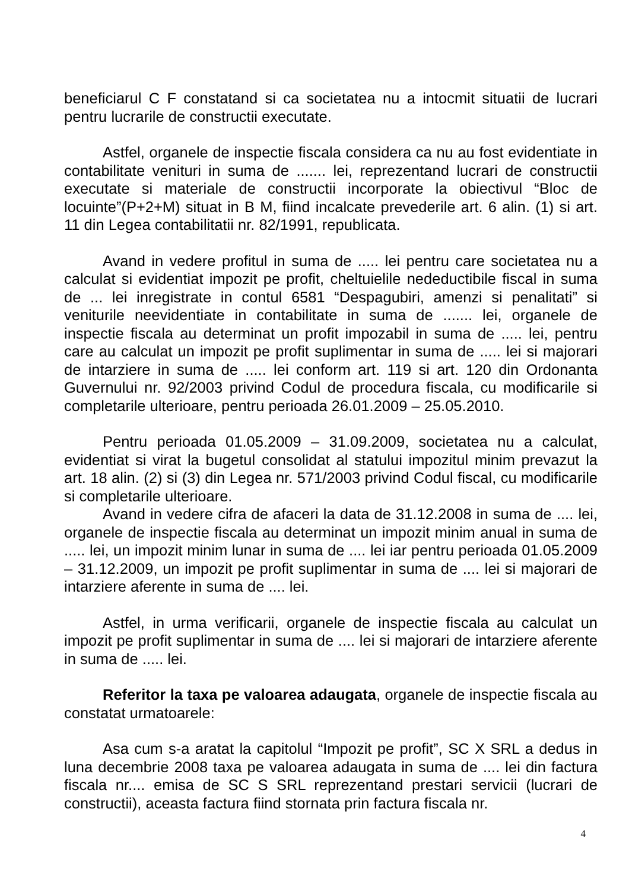beneficiarul C F constatand si ca societatea nu a intocmit situatii de lucrari pentru lucrarile de constructii executate.
Astfel, organele de inspectie fiscala considera ca nu au fost evidentiate in contabilitate venituri in suma de ....... lei, reprezentand lucrari de constructii executate si materiale de constructii incorporate la obiectivul “Bloc de locuinte”(P+2+M) situat in B M, fiind incalcate prevederile art. 6 alin. (1) si art. 11 din Legea contabilitatii nr. 82/1991, republicata.
Avand in vedere profitul in suma de ..... lei pentru care societatea nu a calculat si evidentiat impozit pe profit, cheltuielile nedeductibile fiscal in suma de ... lei inregistrate in contul 6581 “Despagubiri, amenzi si penalitati” si veniturile neevidentiate in contabilitate in suma de ....... lei, organele de inspectie fiscala au determinat un profit impozabil in suma de ..... lei, pentru care au calculat un impozit pe profit suplimentar in suma de ..... lei si majorari de intarziere in suma de ..... lei conform art. 119 si art. 120 din Ordonanta Guvernului nr. 92/2003 privind Codul de procedura fiscala, cu modificarile si completarile ulterioare, pentru perioada 26.01.2009 – 25.05.2010.
Pentru perioada 01.05.2009 – 31.09.2009, societatea nu a calculat, evidentiat si virat la bugetul consolidat al statului impozitul minim prevazut la art. 18 alin. (2) si (3) din Legea nr. 571/2003 privind Codul fiscal, cu modificarile si completarile ulterioare.
Avand in vedere cifra de afaceri la data de 31.12.2008 in suma de .... lei, organele de inspectie fiscala au determinat un impozit minim anual in suma de ..... lei, un impozit minim lunar in suma de .... lei iar pentru perioada 01.05.2009 – 31.12.2009, un impozit pe profit suplimentar in suma de .... lei si majorari de intarziere aferente in suma de .... lei.
Astfel, in urma verificarii, organele de inspectie fiscala au calculat un impozit pe profit suplimentar in suma de .... lei si majorari de intarziere aferente in suma de ..... lei.
Referitor la taxa pe valoarea adaugata, organele de inspectie fiscala au constatat urmatoarele:
Asa cum s-a aratat la capitolul “Impozit pe profit”, SC X SRL a dedus in luna decembrie 2008 taxa pe valoarea adaugata in suma de .... lei din factura fiscala nr.... emisa de SC S SRL reprezentand prestari servicii (lucrari de constructii), aceasta factura fiind stornata prin factura fiscala nr.
4